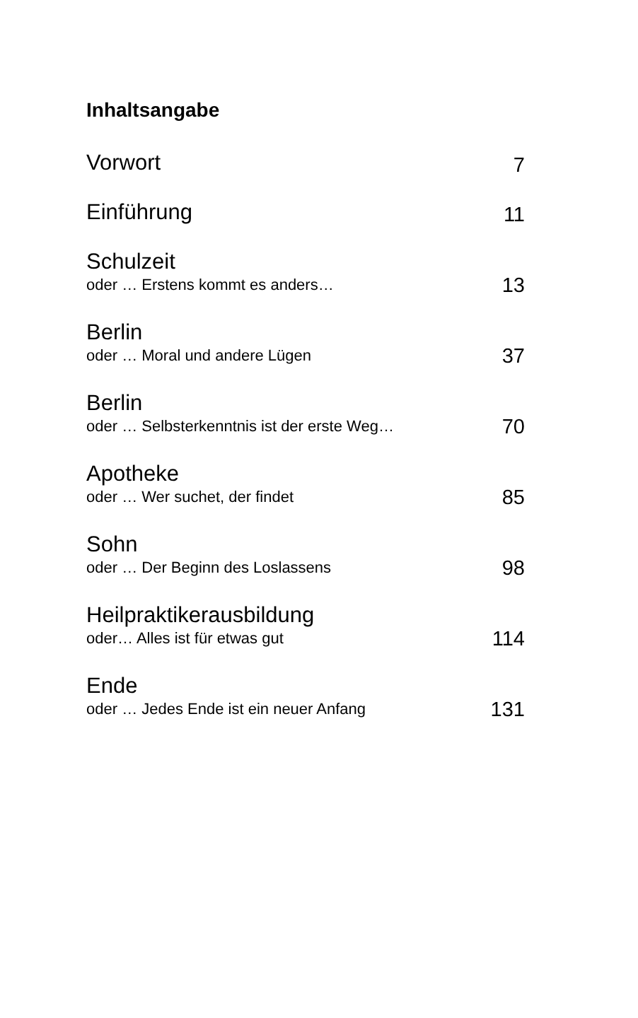Inhaltsangabe
Vorwort
7
Einführung
11
Schulzeit
oder … Erstens kommt es anders…
13
Berlin
oder … Moral und andere Lügen
37
Berlin
oder … Selbsterkenntnis ist der erste Weg…
70
Apotheke
oder … Wer suchet, der findet
85
Sohn
oder … Der Beginn des Loslassens
98
Heilpraktikerausbildung
oder… Alles ist für etwas gut
114
Ende
oder … Jedes Ende ist ein neuer Anfang
131